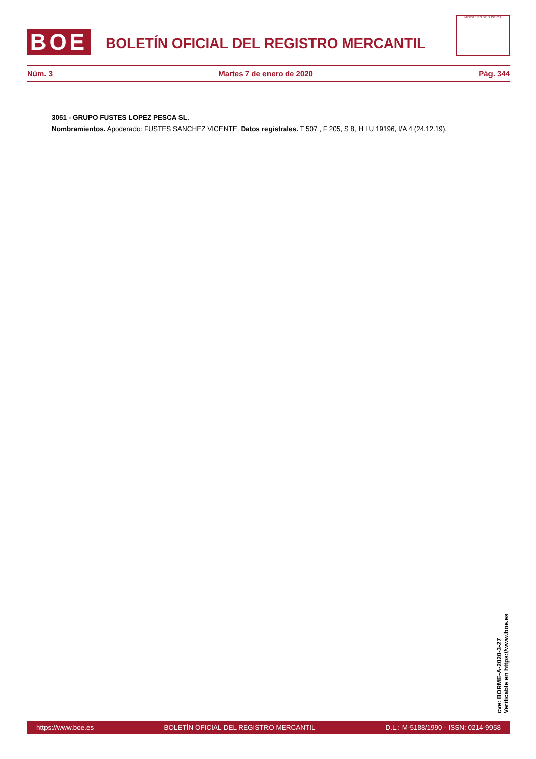BOE
BOLETÍN OFICIAL DEL REGISTRO MERCANTIL
MINISTERIO DE JUSTICIA
Núm. 3 Martes 7 de enero de 2020 Pág. 344
3051 - GRUPO FUSTES LOPEZ PESCA SL.
Nombramientos. Apoderado: FUSTES SANCHEZ VICENTE. Datos registrales. T 507 , F 205, S 8, H LU 19196, I/A 4 (24.12.19).
cve: BORME-A-2020-3-27
Verificable en https://www.boe.es
https://www.boe.es BOLETÍN OFICIAL DEL REGISTRO MERCANTIL D.L.: M-5188/1990 - ISSN: 0214-9958